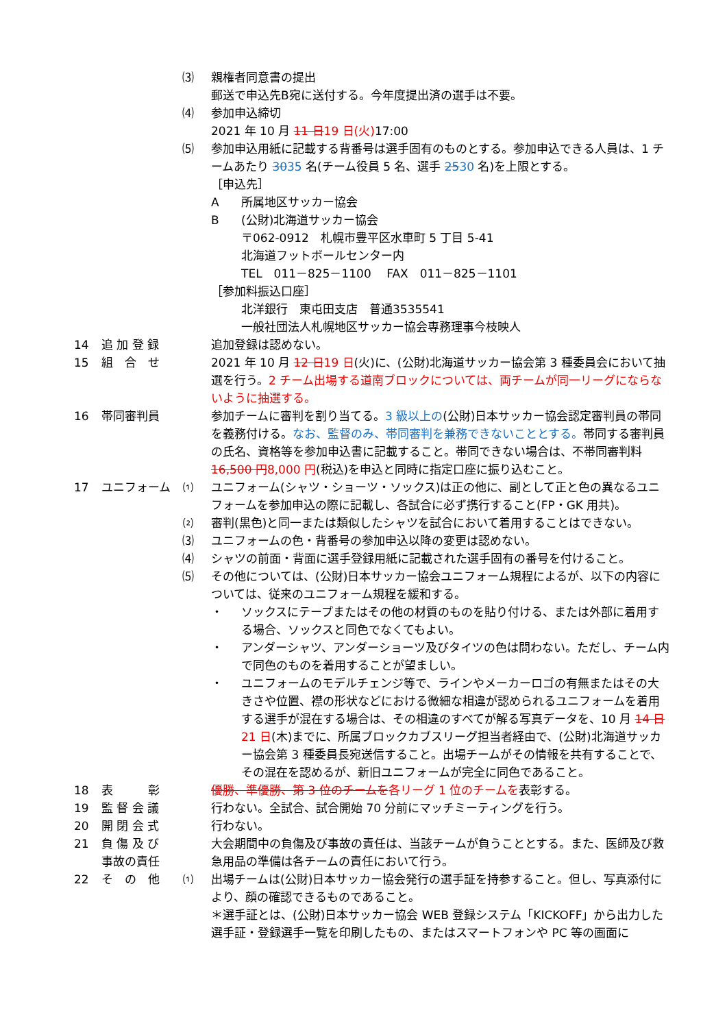⑶ 親権者同意書の提出
郵送で申込先B宛に送付する。今年度提出済の選手は不要。
⑷ 参加申込締切
2021 年 10 月 11 日 19 日(火) 17:00
⑸ 参加申込用紙に記載する背番号は選手固有のものとする。参加申込できる人員は、1 チームあたり 3035 名(チーム役員 5 名、選手 2530 名)を上限とする。
［申込先］
A 所属地区サッカー協会
B (公財)北海道サッカー協会
〒062-0912　札幌市豊平区水車町 5 丁目 5-41
北海道フットボールセンター内
TEL　011－825－1100　 FAX　011－825－1101
［参加料振込口座］
北洋銀行　東屯田支店　普通3535541
一般社団法人札幌地区サッカー協会専務理事今枝映人
14 追 加 登 録 追加登録は認めない。
15 組　合　せ 2021 年 10 月 12 日 19 日(火)に、(公財)北海道サッカー協会第 3 種委員会において抽選を行う。2 チーム出場する道南ブロックについては、両チームが同一リーグにならないように抽選する。
16 帯同審判員 参加チームに審判を割り当てる。3 級以上の(公財)日本サッカー協会認定審判員の帯同を義務付ける。なお、監督のみ、帯同審判を兼務できないこととする。帯同する審判員の氏名、資格等を参加申込書に記載すること。帯同できない場合は、不帯同審判料 16,500 円 8,000 円(税込)を申込と同時に指定口座に振り込むこと。
17 ユニフォーム ⑴ ユニフォーム(シャツ・ショーツ・ソックス)は正の他に、副として正と色の異なるユニフォームを参加申込の際に記載し、各試合に必ず携行すること(FP・GK 用共)。
⑵ 審判(黒色)と同一または類似したシャツを試合において着用することはできない。
⑶ ユニフォームの色・背番号の参加申込以降の変更は認めない。
⑷ シャツの前面・背面に選手登録用紙に記載された選手固有の番号を付けること。
⑸ その他については、(公財)日本サッカー協会ユニフォーム規程によるが、以下の内容については、従来のユニフォーム規程を緩和する。
・ ソックスにテープまたはその他の材質のものを貼り付ける、または外部に着用する場合、ソックスと同色でなくてもよい。
・ アンダーシャツ、アンダーショーツ及びタイツの色は問わない。ただし、チーム内で同色のものを着用することが望ましい。
・ ユニフォームのモデルチェンジ等で、ラインやメーカーロゴの有無またはその大きさや位置、襟の形状などにおける微細な相違が認められるユニフォームを着用する選手が混在する場合は、その相違のすべてが解る写真データを、10 月 14 日 21 日(木)までに、所属ブロックカブスリーグ担当者経由で、(公財)北海道サッカー協会第 3 種委員長宛送信すること。出場チームがその情報を共有することで、その混在を認めるが、新旧ユニフォームが完全に同色であること。
18 表　　　彰 優勝、準優勝、第 3 位のチームを 各リーグ 1 位のチームを表彰する。
19 監 督 会 議 行わない。全試合、試合開始 70 分前にマッチミーティングを行う。
20 開 閉 会 式 行わない。
21 負 傷 及 び
事故の責任
大会期間中の負傷及び事故の責任は、当該チームが負うこととする。また、医師及び救急用品の準備は各チームの責任において行う。
22 そ　の　他 ⑴ 出場チームは(公財)日本サッカー協会発行の選手証を持参すること。但し、写真添付により、顔の確認できるものであること。
＊選手証とは、(公財)日本サッカー協会 WEB 登録システム「KICKOFF」から出力した選手証・登録選手一覧を印刷したもの、またはスマートフォンや PC 等の画面に